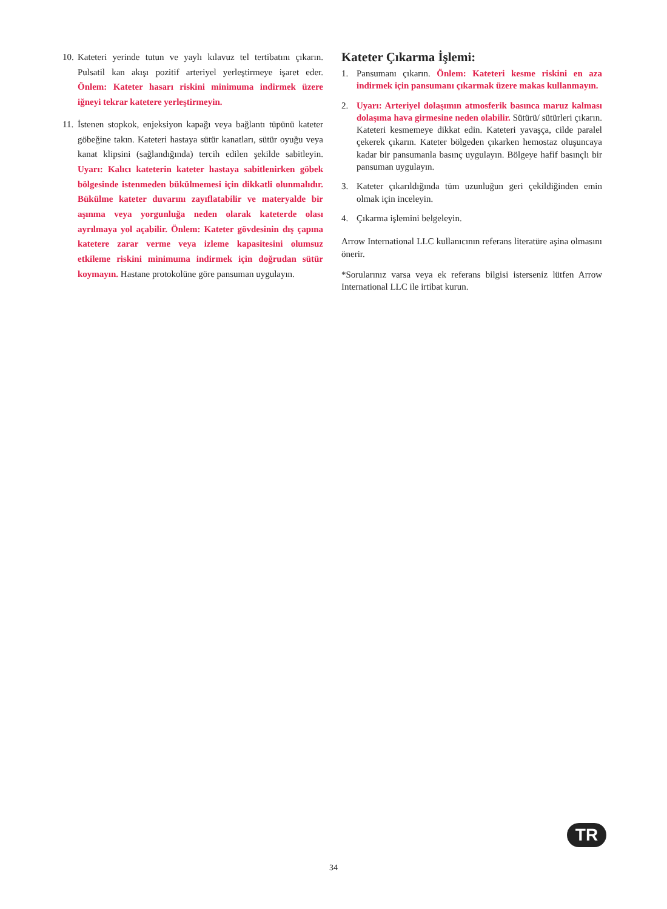10. Kateteri yerinde tutun ve yaylı kılavuz tel tertibatını çıkarın. Pulsatil kan akışı pozitif arteriyel yerleştirmeye işaret eder. Önlem: Kateter hasarı riskini minimuma indirmek üzere iğneyi tekrar katetere yerleştirmeyin.
11. İstenen stopkok, enjeksiyon kapağı veya bağlantı tüpünü kateter göbeğine takın. Kateteri hastaya sütür kanatları, sütür oyuğu veya kanat klipsini (sağlandığında) tercih edilen şekilde sabitleyin. Uyarı: Kalıcı kateterin kateter hastaya sabitlenirken göbek bölgesinde istenmeden bükülmemesi için dikkatli olunmalıdır. Bükülme kateter duvarını zayıflatabilir ve materyalde bir aşınma veya yorgunluğa neden olarak kateterde olası ayrılmaya yol açabilir. Önlem: Kateter gövdesinin dış çapına katetere zarar verme veya izleme kapasitesini olumsuz etkileme riskini minimuma indirmek için doğrudan sütür koymayın. Hastane protokolüne göre pansuman uygulayın.
Kateter Çıkarma İşlemi:
1. Pansumanı çıkarın. Önlem: Kateteri kesme riskini en aza indirmek için pansumanı çıkarmak üzere makas kullanmayın.
2. Uyarı: Arteriyel dolaşımın atmosferik basınca maruz kalması dolaşıma hava girmesine neden olabilir. Sütürü/ sütürleri çıkarın. Kateteri kesmemeye dikkat edin. Kateteri yavaşça, cilde paralel çekerek çıkarın. Kateter bölgeden çıkarken hemostaz oluşuncaya kadar bir pansumanla basınç uygulayın. Bölgeye hafif basınçlı bir pansuman uygulayın.
3. Kateter çıkarıldığında tüm uzunluğun geri çekildiğinden emin olmak için inceleyin.
4. Çıkarma işlemini belgeleyin.
Arrow International LLC kullanıcının referans literatüre aşina olmasını önerir.
*Sorularınız varsa veya ek referans bilgisi isterseniz lütfen Arrow International LLC ile irtibat kurun.
TR
34